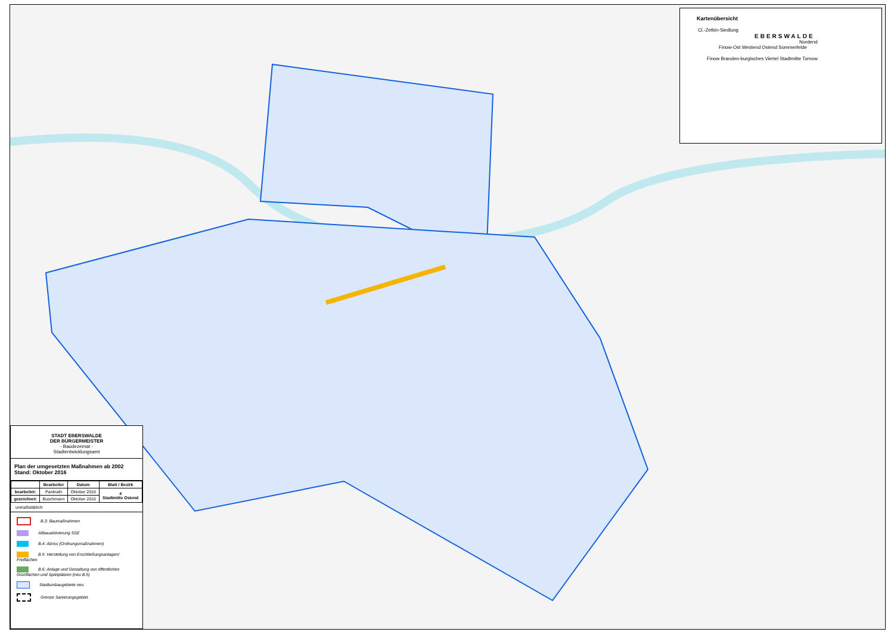Kartenübersicht
Cl.-Zetkin-Siedlung
EBERSWALDE
Nordend
Finow-Ost Westend Ostend Sommerfelde
Finow Branden-burgisches Viertel Stadtmitte Tornow
STADT EBERSWALDE
DER BÜRGERMEISTER
- Baudezernat -
Stadtentwicklungsamt
Plan der umgesetzten Maßnahmen ab 2002
Stand: Oktober 2016
| | Bearbeiter | Datum | Blatt / Bezirk |
| --- | --- | --- | --- |
| bearbeitet: | Pankrath | Oktober 2016 | 4 Stadtmitte Ostend |
| gezeichnet: | Buschmann | Oktober 2016 | |
unmaßstäblich
B.3: Baumaßnahmen
Altbauaktivierung SSE
B.4: Abriss (Ordnungsmaßnahmen)
B.5: Herstellung von Erschließungsanlagen/ Freiflächen
B.6: Anlage und Gestaltung von öffentlichen Grünflächen und Spielplätzen (neu B.5)
Stadtumbaugebiete neu
Grenze Sanierungsgebiet